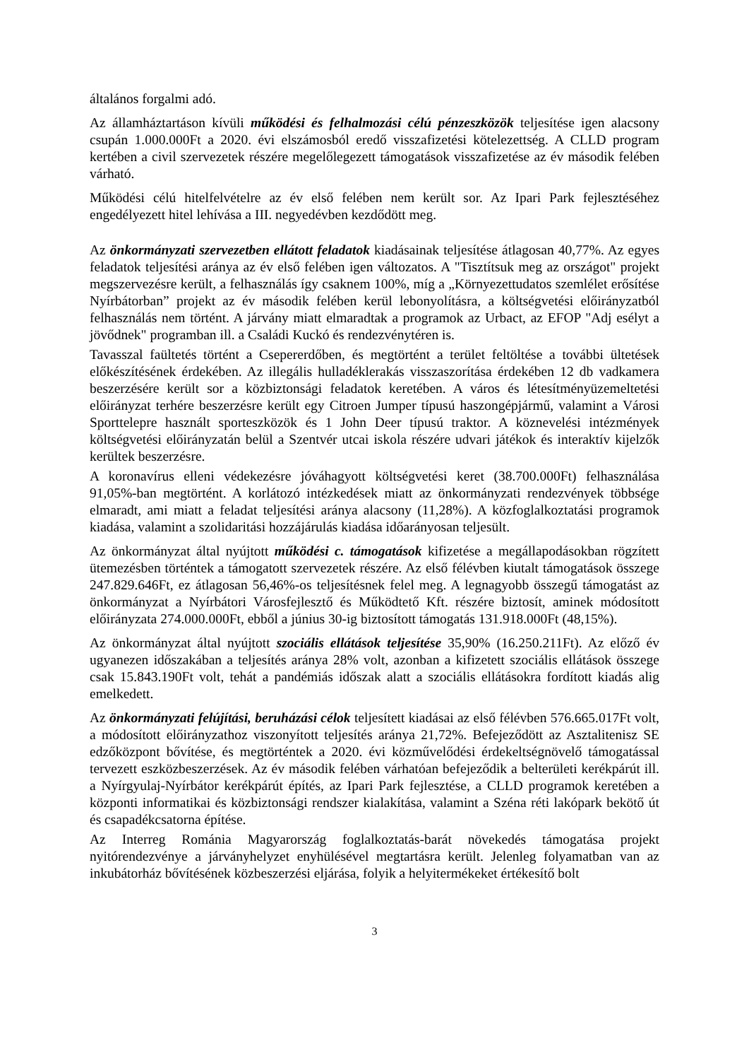általános forgalmi adó.
Az államháztartáson kívüli működési és felhalmozási célú pénzeszközök teljesítése igen alacsony csupán 1.000.000Ft a 2020. évi elszámosból eredő visszafizetési kötelezettség. A CLLD program kertében a civil szervezetek részére megelőlegezett támogatások visszafizetése az év második felében várható.
Működési célú hitelfelvételre az év első felében nem került sor. Az Ipari Park fejlesztéséhez engedélyezett hitel lehívása a III. negyedévben kezdődött meg.
Az önkormányzati szervezetben ellátott feladatok kiadásainak teljesítése átlagosan 40,77%. Az egyes feladatok teljesítési aránya az év első felében igen változatos. A "Tisztítsuk meg az országot" projekt megszervezésre került, a felhasználás így csaknem 100%, míg a „Környezettudatos szemlélet erősítése Nyírbátorban” projekt az év második felében kerül lebonyolításra, a költségvetési előirányzatból felhasználás nem történt. A járvány miatt elmaradtak a programok az Urbact, az EFOP "Adj esélyt a jövődnek" programban ill. a Családi Kuckó és rendezvénytéren is.
Tavasszal faültetés történt a Csepererdőben, és megtörtént a terület feltöltése a további ültetések előkészítésének érdekében. Az illegális hulladéklerakás visszaszorítása érdekében 12 db vadkamera beszerzésére került sor a közbiztonsági feladatok keretében. A város és létesítményüzemeltetési előirányzat terhére beszerzésre került egy Citroen Jumper típusú haszongépjármű, valamint a Városi Sporttelepre használt sporteszközök és 1 John Deer típusú traktor. A köznevelési intézmények költségvetési előirányzatán belül a Szentvér utcai iskola részére udvari játékok és interaktív kijelzők kerültek beszerzésre.
A koronavírus elleni védekezésre jóváhagyott költségvetési keret (38.700.000Ft) felhasználása 91,05%-ban megtörtént. A korlátozó intézkedések miatt az önkormányzati rendezvények többsége elmaradt, ami miatt a feladat teljesítési aránya alacsony (11,28%). A közfoglalkoztatási programok kiadása, valamint a szolidaritási hozzájárulás kiadása időarányosan teljesült.
Az önkormányzat által nyújtott működési c. támogatások kifizetése a megállapodásokban rögzített ütemezésben történtek a támogatott szervezetek részére. Az első félévben kiutalt támogatások összege 247.829.646Ft, ez átlagosan 56,46%-os teljesítésnek felel meg. A legnagyobb összegű támogatást az önkormányzat a Nyírbátori Városfejlesztő és Működtető Kft. részére biztosít, aminek módosított előirányzata 274.000.000Ft, ebből a június 30-ig biztosított támogatás 131.918.000Ft (48,15%).
Az önkormányzat által nyújtott szociális ellátások teljesítése 35,90% (16.250.211Ft). Az előző év ugyanezen időszakában a teljesítés aránya 28% volt, azonban a kifizetett szociális ellátások összege csak 15.843.190Ft volt, tehát a pandémiás időszak alatt a szociális ellátásokra fordított kiadás alig emelkedett.
Az önkormányzati felújítási, beruházási célok teljesített kiadásai az első félévben 576.665.017Ft volt, a módosított előirányzathoz viszonyított teljesítés aránya 21,72%. Befejeződött az Asztalitenisz SE edzőközpont bővítése, és megtörténtek a 2020. évi közművelődési érdekeltségnövelő támogatással tervezett eszközbeszerzések. Az év második felében várhatóan befejeződik a belterületi kerékpárút ill. a Nyírgyulaj-Nyírbátor kerékpárút építés, az Ipari Park fejlesztése, a CLLD programok keretében a központi informatikai és közbiztonsági rendszer kialakítása, valamint a Széna réti lakópark bekötő út és csapadékcsatorna építése.
Az Interreg Románia Magyarország foglalkoztatás-barát növekedés támogatása projekt nyitórendezvénye a járványhelyzet enyhülésével megtartásra került. Jelenleg folyamatban van az inkubátorház bővítésének közbeszerzési eljárása, folyik a helyitermékeket értékesítő bolt
3